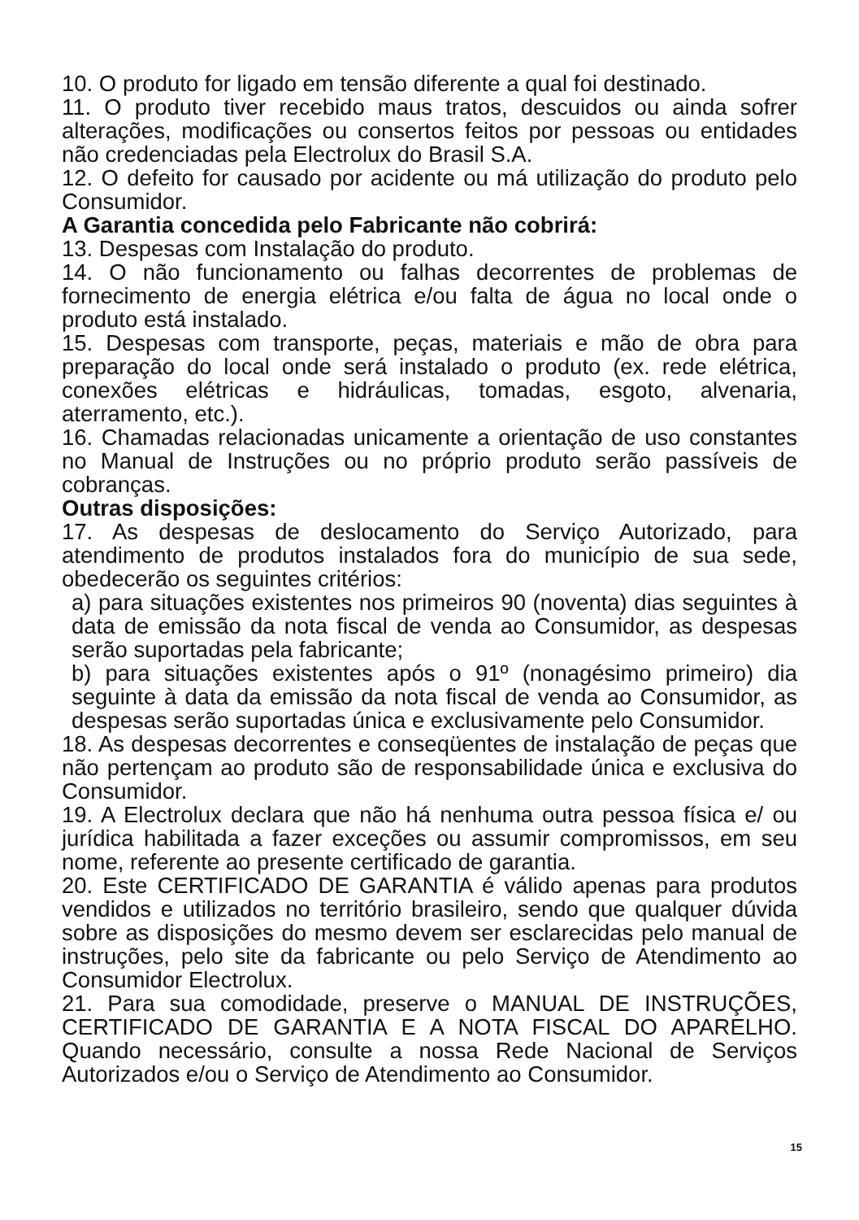10. O produto for ligado em tensão diferente a qual foi destinado.
11. O produto tiver recebido maus tratos, descuidos ou ainda sofrer alterações, modificações ou consertos feitos por pessoas ou entidades não credenciadas pela Electrolux do Brasil S.A.
12. O defeito for causado por acidente ou má utilização do produto pelo Consumidor.
A Garantia concedida pelo Fabricante não cobrirá:
13. Despesas com Instalação do produto.
14. O não funcionamento ou falhas decorrentes de problemas de fornecimento de energia elétrica e/ou falta de água no local onde o produto está instalado.
15. Despesas com transporte, peças, materiais e mão de obra para preparação do local onde será instalado o produto (ex. rede elétrica, conexões elétricas e hidráulicas, tomadas, esgoto, alvenaria, aterramento, etc.).
16. Chamadas relacionadas unicamente a orientação de uso constantes no Manual de Instruções ou no próprio produto serão passíveis de cobranças.
Outras disposições:
17. As despesas de deslocamento do Serviço Autorizado, para atendimento de produtos instalados fora do município de sua sede, obedecerão os seguintes critérios:
a) para situações existentes nos primeiros 90 (noventa) dias seguintes à data de emissão da nota fiscal de venda ao Consumidor, as despesas serão suportadas pela fabricante;
b) para situações existentes após o 91º (nonagésimo primeiro) dia seguinte à data da emissão da nota fiscal de venda ao Consumidor, as despesas serão suportadas única e exclusivamente pelo Consumidor.
18. As despesas decorrentes e conseqüentes de instalação de peças que não pertençam ao produto são de responsabilidade única e exclusiva do Consumidor.
19. A Electrolux declara que não há nenhuma outra pessoa física e/ ou jurídica habilitada a fazer exceções ou assumir compromissos, em seu nome, referente ao presente certificado de garantia.
20. Este CERTIFICADO DE GARANTIA é válido apenas para produtos vendidos e utilizados no território brasileiro, sendo que qualquer dúvida sobre as disposições do mesmo devem ser esclarecidas pelo manual de instruções, pelo site da fabricante ou pelo Serviço de Atendimento ao Consumidor Electrolux.
21. Para sua comodidade, preserve o MANUAL DE INSTRUÇÕES, CERTIFICADO DE GARANTIA E A NOTA FISCAL DO APARELHO. Quando necessário, consulte a nossa Rede Nacional de Serviços Autorizados e/ou o Serviço de Atendimento ao Consumidor.
15